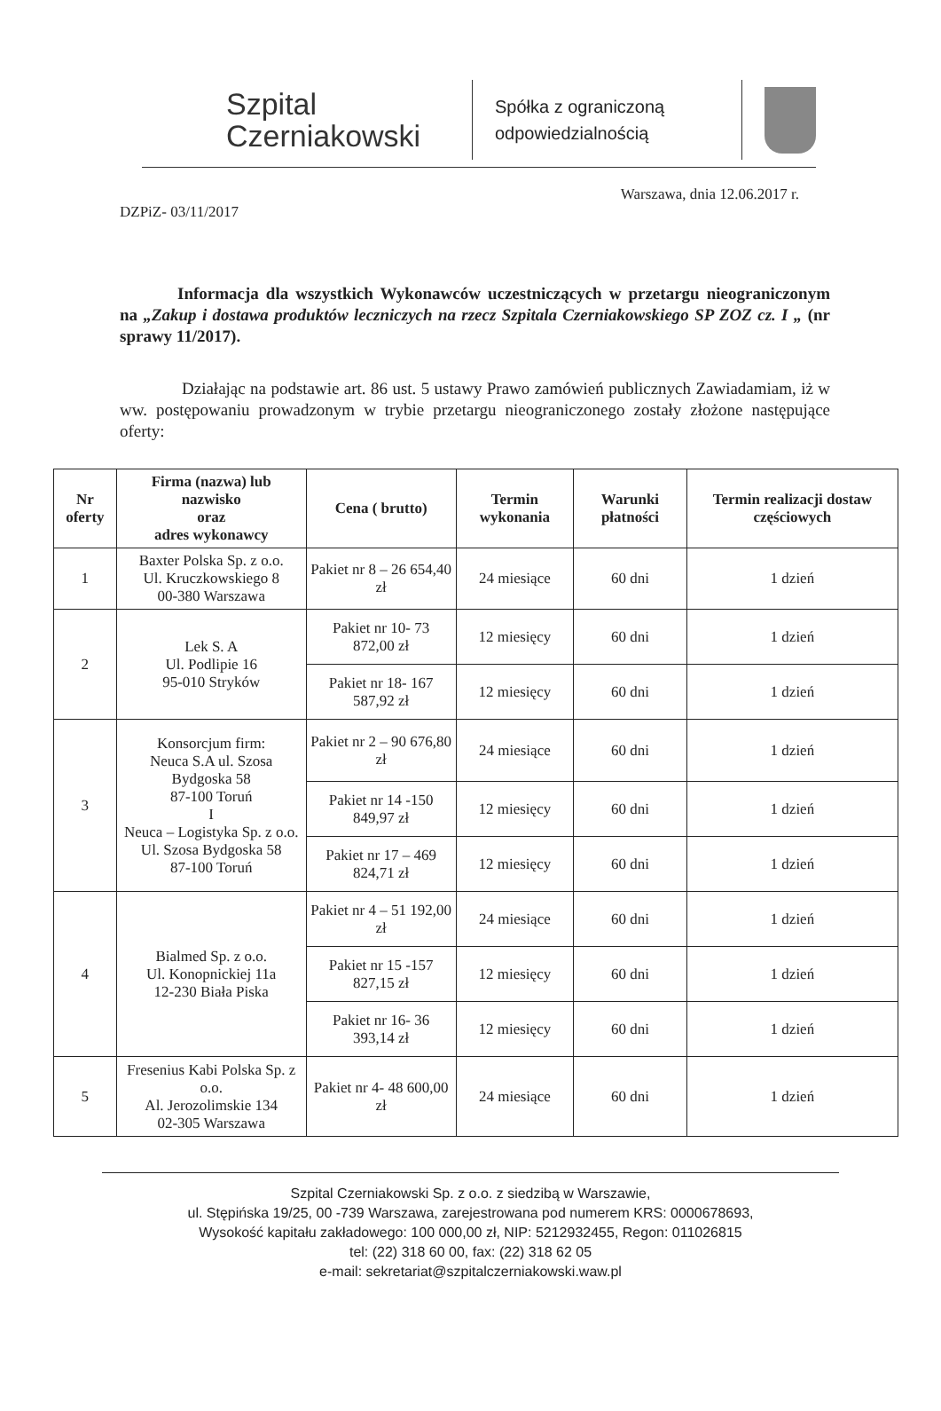Szpital
Czerniakowski
Spółka z ograniczoną odpowiedzialnością
Warszawa, dnia 12.06.2017 r.
DZPiZ- 03/11/2017
Informacja dla wszystkich Wykonawców uczestniczących w przetargu nieograniczonym na „Zakup i dostawa produktów leczniczych na rzecz Szpitala Czerniakowskiego SP ZOZ cz. I „ (nr sprawy 11/2017).
Działając na podstawie art. 86 ust. 5 ustawy Prawo zamówień publicznych Zawiadamiam, iż w ww. postępowaniu prowadzonym w trybie przetargu nieograniczonego zostały złożone następujące oferty:
| Nr oferty | Firma (nazwa) lub nazwisko oraz adres wykonawcy | Cena ( brutto) | Termin wykonania | Warunki płatności | Termin realizacji dostaw częściowych |
| --- | --- | --- | --- | --- | --- |
| 1 | Baxter Polska Sp. z o.o. Ul. Kruczkowskiego 8 00-380 Warszawa | Pakiet nr 8 – 26 654,40 zł | 24 miesiące | 60 dni | 1 dzień |
| 2 | Lek S. A Ul. Podlipie 16 95-010 Stryków | Pakiet nr 10- 73 872,00 zł | 12 miesięcy | 60 dni | 1 dzień |
| | | Pakiet nr 18- 167 587,92 zł | 12 miesięcy | 60 dni | 1 dzień |
| 3 | Konsorcjum firm: Neuca S.A ul. Szosa Bydgoska 58 87-100 Toruń I Neuca – Logistyka Sp. z o.o. Ul. Szosa Bydgoska 58 87-100 Toruń | Pakiet nr 2 – 90 676,80 zł | 24 miesiące | 60 dni | 1 dzień |
| | | Pakiet nr 14 -150 849,97 zł | 12 miesięcy | 60 dni | 1 dzień |
| | | Pakiet nr 17 – 469 824,71 zł | 12 miesięcy | 60 dni | 1 dzień |
| 4 | Bialmed Sp. z o.o. Ul. Konopnickiej 11a 12-230 Biała Piska | Pakiet nr 4 – 51 192,00 zł | 24 miesiące | 60 dni | 1 dzień |
| | | Pakiet nr 15 -157 827,15 zł | 12 miesięcy | 60 dni | 1 dzień |
| | | Pakiet nr 16- 36 393,14 zł | 12 miesięcy | 60 dni | 1 dzień |
| 5 | Fresenius Kabi Polska Sp. z o.o. Al. Jerozolimskie 134 02-305 Warszawa | Pakiet nr 4- 48 600,00 zł | 24 miesiące | 60 dni | 1 dzień |
Szpital Czerniakowski Sp. z o.o. z siedzibą w Warszawie,
ul. Stępińska 19/25, 00 -739 Warszawa, zarejestrowana pod numerem KRS: 0000678693,
Wysokość kapitału zakładowego: 100 000,00 zł, NIP: 5212932455, Regon: 011026815
tel: (22) 318 60 00, fax: (22) 318 62 05
e-mail: sekretariat@szpitalczerniakowski.waw.pl